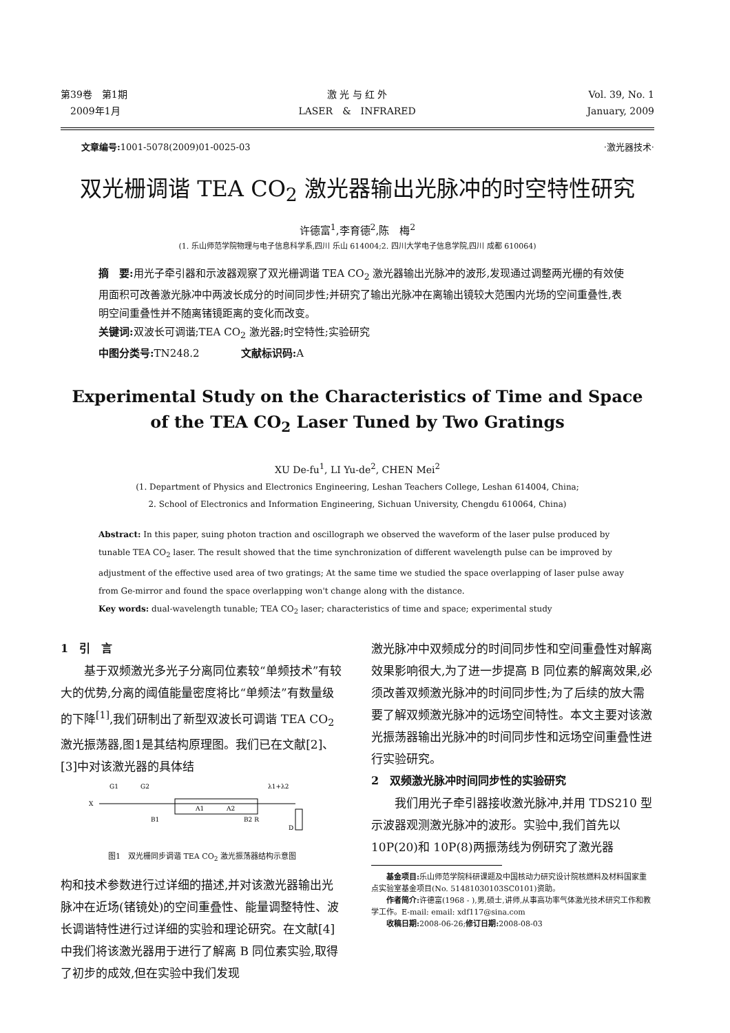第39卷　第1期
　2009年1月
激 光 与 红 外
LASER　&　INFRARED
Vol. 39, No. 1
January, 2009
文章编号: 1001-5078(2009)01-0025-03 ·激光器技术·
双光栅调谐 TEA CO<sub>2</sub> 激光器输出光脉冲的时空特性研究
许德富<sup>1</sup>,李育德<sup>2</sup>,陈　梅<sup>2</sup>
(1. 乐山师范学院物理与电子信息科学系,四川 乐山 614004;2. 四川大学电子信息学院,四川 成都 610064)
摘　要: 用光子牵引器和示波器观察了双光栅调谐 TEA CO<sub>2</sub> 激光器输出光脉冲的波形,发现通过调整两光栅的有效使用面积可改善激光脉冲中两波长成分的时间同步性;并研究了输出光脉冲在离输出镜较大范围内光场的空间重叠性,表明空间重叠性并不随离锗镜距离的变化而改变。
关键词: 双波长可调谐;TEA CO<sub>2</sub> 激光器;时空特性;实验研究
中图分类号: TN248.2　　　　文献标识码: A
Experimental Study on the Characteristics of Time and Space
of the TEA CO<sub>2</sub> Laser Tuned by Two Gratings
XU De-fu<sup>1</sup>, LI Yu-de<sup>2</sup>, CHEN Mei<sup>2</sup>
(1. Department of Physics and Electronics Engineering, Leshan Teachers College, Leshan 614004, China;
2. School of Electronics and Information Engineering, Sichuan University, Chengdu 610064, China)
Abstract: In this paper, suing photon traction and oscillograph we observed the waveform of the laser pulse produced by tunable TEA CO<sub>2</sub> laser. The result showed that the time synchronization of different wavelength pulse can be improved by adjustment of the effective used area of two gratings; At the same time we studied the space overlapping of laser pulse away from Ge-mirror and found the space overlapping won't change along with the distance.
Key words: dual-wavelength tunable; TEA CO<sub>2</sub> laser; characteristics of time and space; experimental study
1　引　言
基于双频激光多光子分离同位素较“单频技术”有较大的优势,分离的阈值能量密度将比“单频法”有数量级的下降<sup>[1]</sup>,我们研制出了新型双波长可调谐 TEA CO<sub>2</sub> 激光振荡器,图1是其结构原理图。我们已在文献[2]、[3]中对该激光器的具体结
G1
G2
λ1+λ2
X
A1
A2
B1
B2 R
D
图1　双光栅同步调谐 TEA CO<sub>2</sub> 激光振荡器结构示意图
构和技术参数进行过详细的描述,并对该激光器输出光脉冲在近场(锗镜处)的空间重叠性、能量调整特性、波长调谐特性进行过详细的实验和理论研究。在文献[4]中我们将该激光器用于进行了解离 B 同位素实验,取得了初步的成效,但在实验中我们发现
激光脉冲中双频成分的时间同步性和空间重叠性对解离效果影响很大,为了进一步提高 B 同位素的解离效果,必须改善双频激光脉冲的时间同步性;为了后续的放大需要了解双频激光脉冲的远场空间特性。本文主要对该激光振荡器输出光脉冲的时间同步性和远场空间重叠性进行实验研究。
2　双频激光脉冲时间同步性的实验研究
我们用光子牵引器接收激光脉冲,并用 TDS210 型示波器观测激光脉冲的波形。实验中,我们首先以 10P(20)和 10P(8)两振荡线为例研究了激光器
基金项目: 乐山师范学院科研课题及中国核动力研究设计院核燃料及材料国家重点实验室基金项目(No. 51481030103SC0101)资助。
作者简介: 许德富(1968 - ),男,硕士,讲师,从事高功率气体激光技术研究工作和教学工作。E-mail: email: xdf117@sina.com
收稿日期: 2008-06-26;修订日期: 2008-08-03